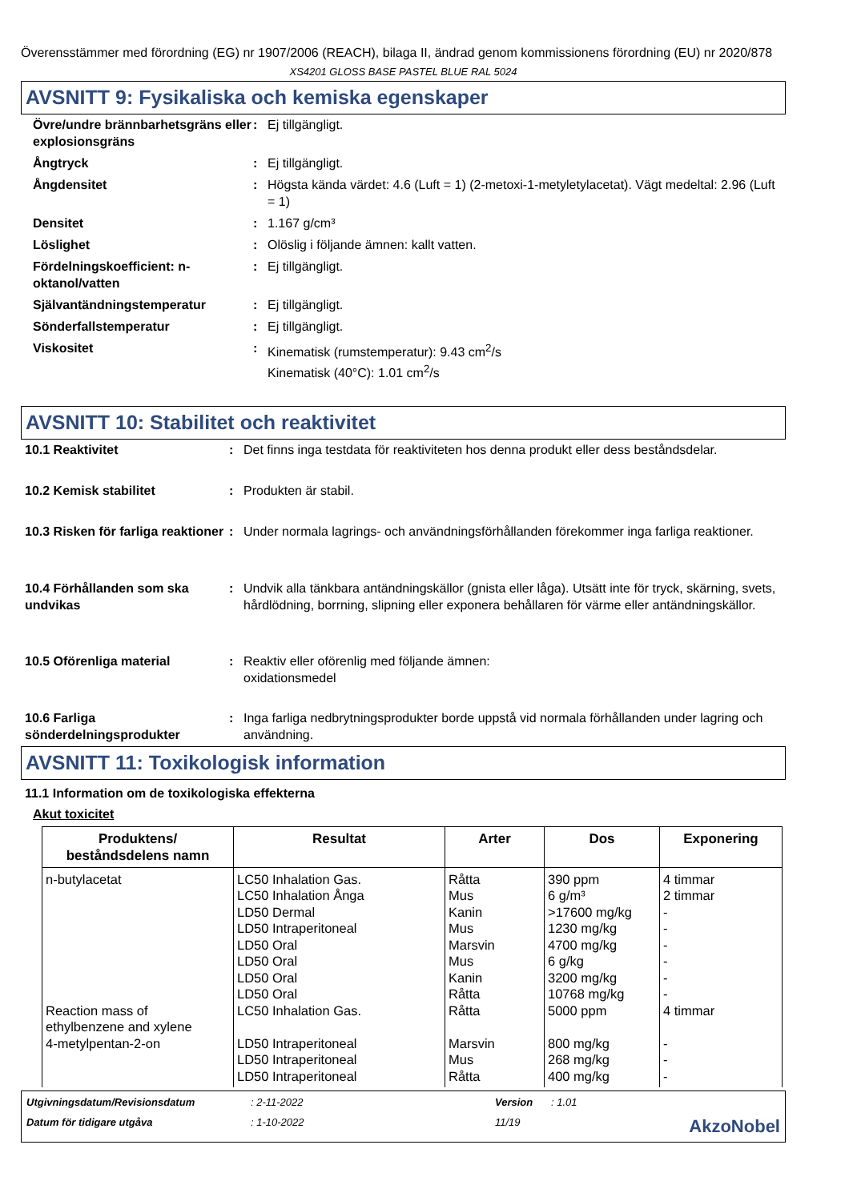Överensstämmer med förordning (EG) nr 1907/2006 (REACH), bilaga II, ändrad genom kommissionens förordning (EU) nr 2020/878
XS4201 GLOSS BASE PASTEL BLUE RAL 5024
AVSNITT 9: Fysikaliska och kemiska egenskaper
| Övre/undre brännbarhetsgräns eller explosionsgräns | : | Ej tillgängligt. |
| Ångtryck | : | Ej tillgängligt. |
| Ångdensitet | : | Högsta kända värdet: 4.6 (Luft = 1) (2-metoxi-1-metyletylacetat). Vägt medeltal: 2.96 (Luft = 1) |
| Densitet | : | 1.167 g/cm³ |
| Löslighet | : | Olöslig i följande ämnen: kallt vatten. |
| Fördelningskoefficient: n-oktanol/vatten | : | Ej tillgängligt. |
| Självantändningstemperatur | : | Ej tillgängligt. |
| Sönderfallstemperatur | : | Ej tillgängligt. |
| Viskositet | : | Kinematisk (rumstemperatur): 9.43 cm<sup>2</sup>/s Kinematisk (40°C): 1.01 cm<sup>2</sup>/s |
AVSNITT 10: Stabilitet och reaktivitet
| 10.1 Reaktivitet | : | Det finns inga testdata för reaktiviteten hos denna produkt eller dess beståndsdelar. |
| 10.2 Kemisk stabilitet | : | Produkten är stabil. |
| 10.3 Risken för farliga reaktioner | : | Under normala lagrings- och användningsförhållanden förekommer inga farliga reaktioner. |
| 10.4 Förhållanden som ska undvikas | : | Undvik alla tänkbara antändningskällor (gnista eller låga). Utsätt inte för tryck, skärning, svets, hårdlödning, borrning, slipning eller exponera behållaren för värme eller antändningskällor. |
| 10.5 Oförenliga material | : | Reaktiv eller oförenlig med följande ämnen: oxidationsmedel |
| 10.6 Farliga sönderdelningsprodukter | : | Inga farliga nedbrytningsprodukter borde uppstå vid normala förhållanden under lagring och användning. |
AVSNITT 11: Toxikologisk information
11.1 Information om de toxikologiska effekterna
Akut toxicitet
| Produktens/ beståndsdelens namn | Resultat | Arter | Dos | Exponering |
| --- | --- | --- | --- | --- |
| n-butylacetat Reaction mass of ethylbenzene and xylene 4-metylpentan-2-on | LC50 Inhalation Gas. LC50 Inhalation Ånga LD50 Dermal LD50 Intraperitoneal LD50 Oral LD50 Oral LD50 Oral LD50 Oral LC50 Inhalation Gas. LD50 Intraperitoneal LD50 Intraperitoneal LD50 Intraperitoneal | Råtta Mus Kanin Mus Marsvin Mus Kanin Råtta Råtta Marsvin Mus Råtta | 390 ppm 6 g/m³ >17600 mg/kg 1230 mg/kg 4700 mg/kg 6 g/kg 3200 mg/kg 10768 mg/kg 5000 ppm 800 mg/kg 268 mg/kg 400 mg/kg | 4 timmar 2 timmar - - - - - - 4 timmar - - - |
Utgivningsdatum/Revisionsdatum: 2-11-2022 Version: 1.01 Datum för tidigare utgåva: 1-10-2022 11/19 AkzoNobel